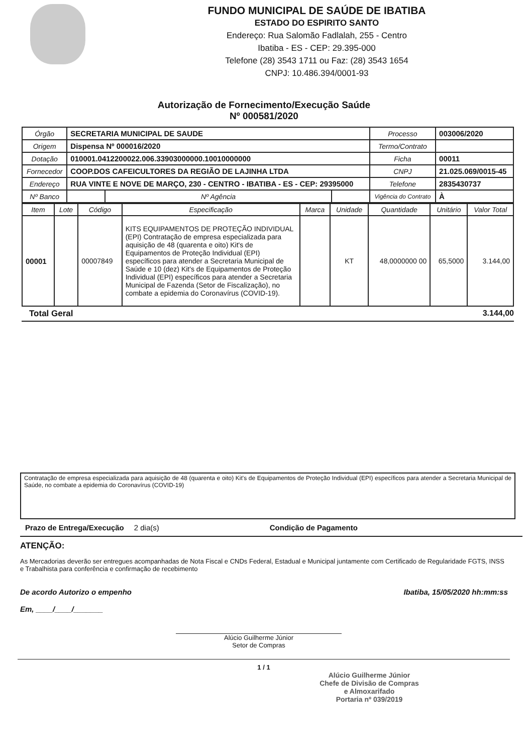FUNDO MUNICIPAL DE SAÚDE DE IBATIBA
ESTADO DO ESPIRITO SANTO
Endereço: Rua Salomão Fadlalah, 255 - Centro
Ibatiba - ES - CEP: 29.395-000
Telefone (28) 3543 1711 ou Faz: (28) 3543 1654
CNPJ: 10.486.394/0001-93
Autorização de Fornecimento/Execução Saúde
Nº 000581/2020
| Órgão | SECRETARIA MUNICIPAL DE SAUDE | | | Processo | 003006/2020 |
| Origem | Dispensa Nº 000016/2020 | | | Termo/Contrato | |
| Dotação | 010001.0412200022.006.33903000000.10010000000 | | | Ficha | 00011 |
| Fornecedor | COOP.DOS CAFEICULTORES DA REGIÃO DE LAJINHA LTDA | | | CNPJ | 21.025.069/0015-45 |
| Endereço | RUA VINTE E NOVE DE MARÇO, 230 - CENTRO - IBATIBA - ES - CEP: 29395000 | | | Telefone | 2835430737 |
| Nº Banco | | Nº Agência | | Vigência do Contrato | À |
| Item | Lote | Código | Especificação | Marca | Unidade | Quantidade | Unitário | Valor Total |
| --- | --- | --- | --- | --- | --- | --- | --- | --- |
| 00001 | | 00007849 | KITS EQUIPAMENTOS DE PROTEÇÃO INDIVIDUAL (EPI) Contratação de empresa especializada para aquisição de 48 (quarenta e oito) Kit's de Equipamentos de Proteção Individual (EPI) específicos para atender a Secretaria Municipal de Saúde e 10 (dez) Kit's de Equipamentos de Proteção Individual (EPI) específicos para atender a Secretaria Municipal de Fazenda (Setor de Fiscalização), no combate a epidemia do Coronavírus (COVID-19). | | KT | 48,0000000 00 | 65,5000 | 3.144,00 |
Total Geral 3.144,00
Contratação de empresa especializada para aquisição de 48 (quarenta e oito) Kit's de Equipamentos de Proteção Individual (EPI) específicos para atender a Secretaria Municipal de Saúde, no combate a epidemia do Coronavírus (COVID-19)
Prazo de Entrega/Execução 2 dia(s) Condição de Pagamento
ATENÇÃO:
As Mercadorias deverão ser entregues acompanhadas de Nota Fiscal e CNDs Federal, Estadual e Municipal juntamente com Certificado de Regularidade FGTS, INSS e Trabalhista para conferência e confirmação de recebimento
De acordo Autorizo o empenho
Em, ____/____/_______
Ibatiba, 15/05/2020 hh:mm:ss
Alúcio Guilherme Júnior
Setor de Compras
1 / 1
Alúcio Guilherme Júnior
Chefe de Divisão de Compras
e Almoxarifado
Portaria nº 039/2019